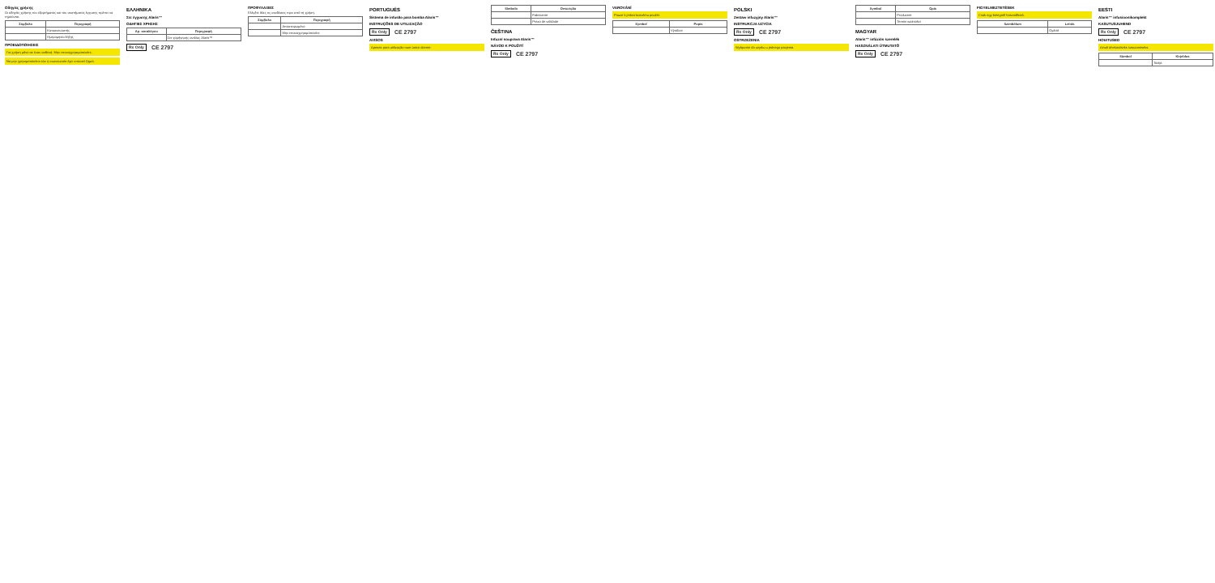Οδηγίες χρήσης
Οι οδηγίες χρήσης του εξαρτήματος και του συστήματος έγχυσης πρέπει να τηρούνται.
| Σύμβολο | Περιγραφή |
| --- | --- |
| | Κατασκευαστής |
| | Ημερομηνία λήξης |
ΠΡΟΕΙΔΟΠΟΙΗΣΕΙΣ
Για χρήση μόνο σε έναν ασθενή. Μην επαναχρησιμοποιείτε.
Να μην χρησιμοποιείται εάν η συσκευασία έχει υποστεί ζημιά.
ΕΛΛΗΝΙΚΑ
Σετ έγχυσης Alaris™
ΟΔΗΓΙΕΣ ΧΡΗΣΗΣ
| Αρ. καταλόγου | Περιγραφή |
| --- | --- |
| | Σετ χορήγησης αντλίας Alaris™ |
Rx Only CE 2797
ΠΡΟΦΥΛΑΞΕΙΣ
Ελέγξτε όλες τις συνδέσεις πριν από τη χρήση.
| Σύμβολο | Περιγραφή |
| --- | --- |
| | Αποστειρωμένο |
| | Μην επαναχρησιμοποιείτε |
PORTUGUÊS
Sistema de infusão para bomba Alaris™
INSTRUÇÕES DE UTILIZAÇÃO
Rx Only CE 2797
AVISOS
Apenas para utilização num único doente.
| Símbolo | Descrição |
| --- | --- |
| | Fabricante |
| | Prazo de validade |
ČEŠTINA
Infuzní souprava Alaris™
NÁVOD K POUŽITÍ
Rx Only CE 2797
VAROVÁNÍ
Pouze k jednorázovému použití.
| Symbol | Popis |
| --- | --- |
| | Výrobce |
POLSKI
Zestaw infuzyjny Alaris™
INSTRUKCJA UŻYCIA
Rx Only CE 2797
OSTRZEŻENIA
Wyłącznie do użytku u jednego pacjenta.
| Symbol | Opis |
| --- | --- |
| | Producent |
| | Termin ważności |
MAGYAR
Alaris™ infúziós szerelék
HASZNÁLATI ÚTMUTATÓ
Rx Only CE 2797
FIGYELMEZTETÉSEK
Csak egy betegnél használható.
| Szimbólum | Leírás |
| --- | --- |
| | Gyártó |
EESTI
Alaris™ infusioonikomplekt
KASUTUSJUHEND
Rx Only CE 2797
HOIATUSED
Ainult ühekordseks kasutamiseks.
| Sümbol | Kirjeldus |
| --- | --- |
| | Tootja |